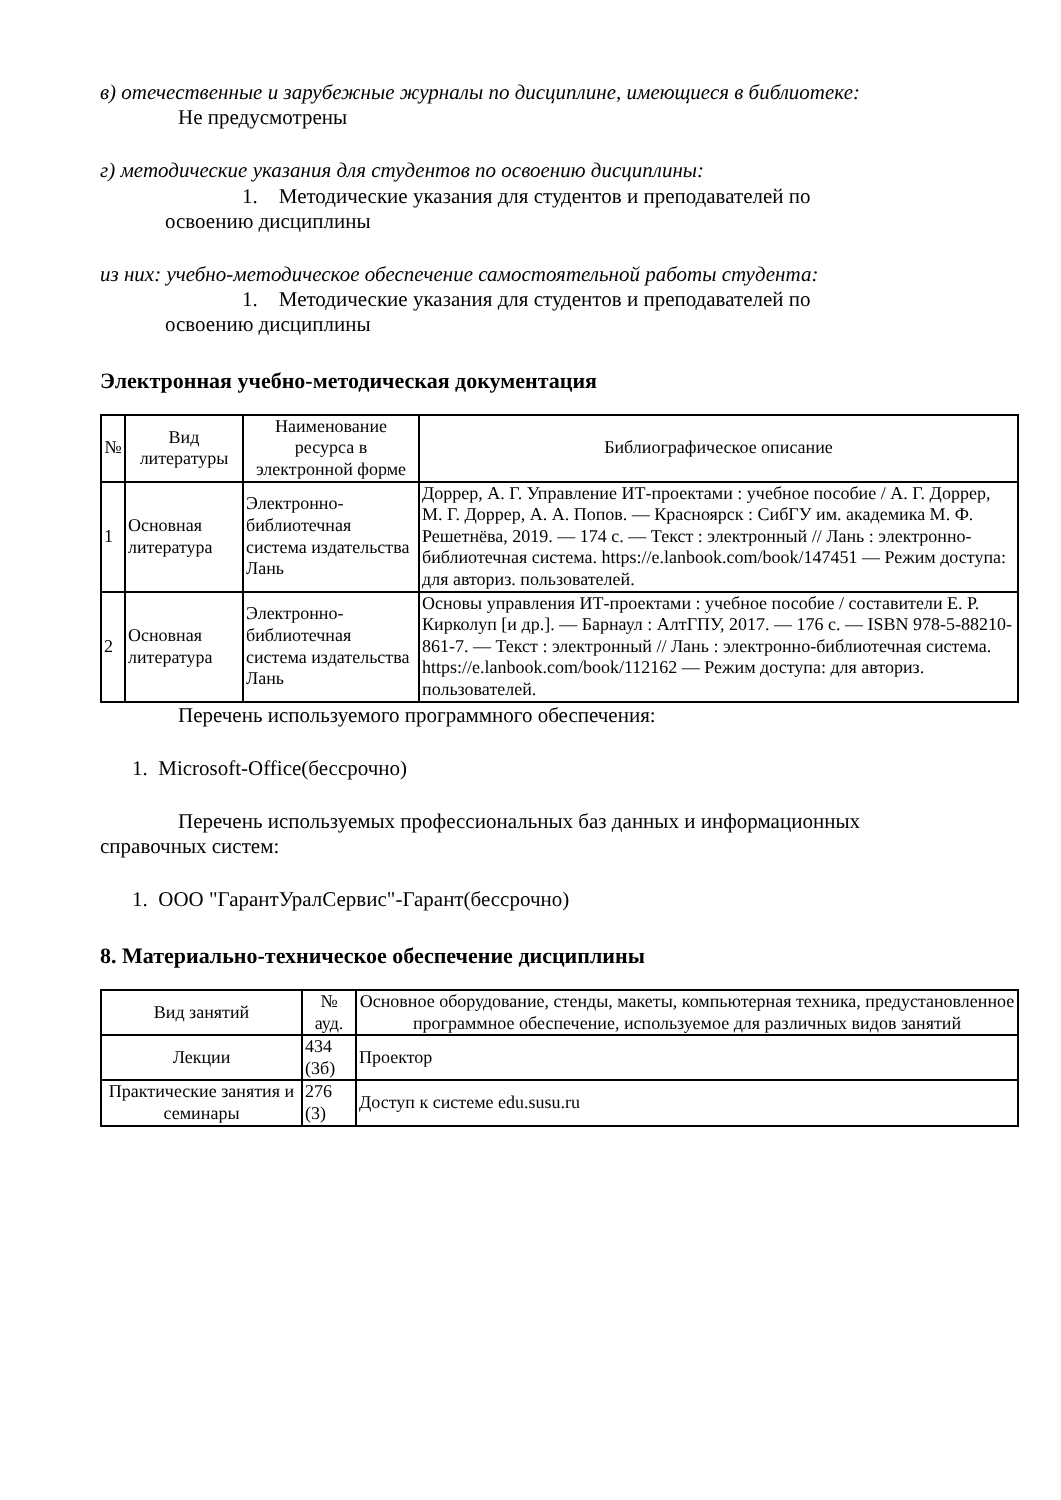в) отечественные и зарубежные журналы по дисциплине, имеющиеся в библиотеке:
Не предусмотрены
г) методические указания для студентов по освоению дисциплины:
1. Методические указания для студентов и преподавателей по
освоению дисциплины
из них: учебно-методическое обеспечение самостоятельной работы студента:
1. Методические указания для студентов и преподавателей по
освоению дисциплины
Электронная учебно-методическая документация
| № | Вид литературы | Наименование ресурса в электронной форме | Библиографическое описание |
| --- | --- | --- | --- |
| 1 | Основная литература | Электронно-библиотечная система издательства Лань | Доррер, А. Г. Управление ИТ-проектами : учебное пособие / А. Г. Доррер, М. Г. Доррер, А. А. Попов. — Красноярск : СибГУ им. академика М. Ф. Решетнёва, 2019. — 174 с. — Текст : электронный // Лань : электронно-библиотечная система. https://e.lanbook.com/book/147451 — Режим доступа: для авториз. пользователей. |
| 2 | Основная литература | Электронно-библиотечная система издательства Лань | Основы управления ИТ-проектами : учебное пособие / составители Е. Р. Кирколуп [и др.]. — Барнаул : АлтГПУ, 2017. — 176 с. — ISBN 978-5-88210-861-7. — Текст : электронный // Лань : электронно-библиотечная система. https://e.lanbook.com/book/112162 — Режим доступа: для авториз. пользователей. |
Перечень используемого программного обеспечения:
1. Microsoft-Office(бессрочно)
Перечень используемых профессиональных баз данных и информационных
справочных систем:
1. ООО "ГарантУралСервис"-Гарант(бессрочно)
8. Материально-техническое обеспечение дисциплины
| Вид занятий | № ауд. | Основное оборудование, стенды, макеты, компьютерная техника, предустановленное программное обеспечение, используемое для различных видов занятий |
| --- | --- | --- |
| Лекции | 434 (3б) | Проектор |
| Практические занятия и семинары | 276 (3) | Доступ к системе edu.susu.ru |